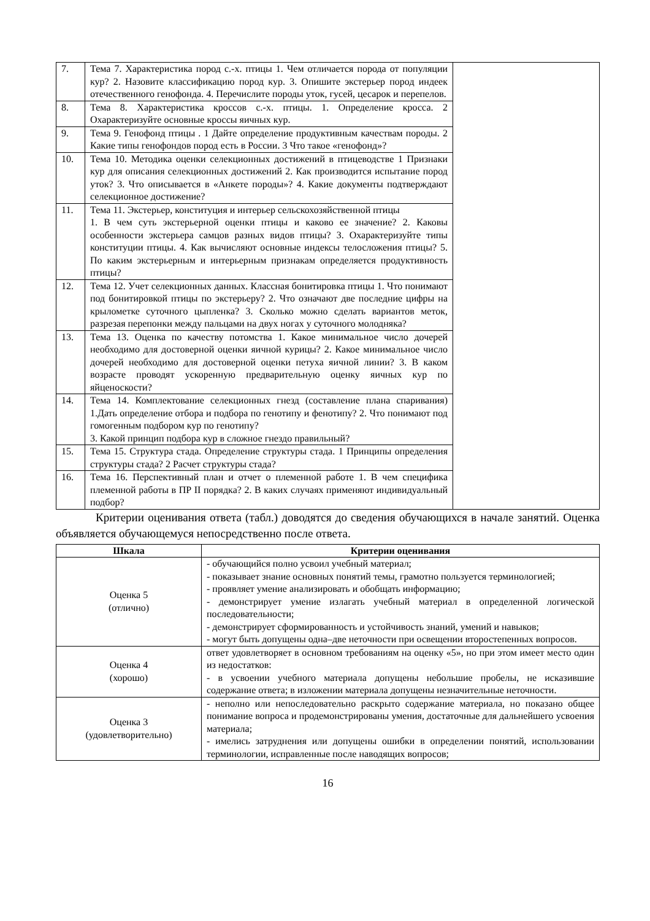| 7. | Тема 7. Характеристика пород с.-х. птицы 1. Чем отличается порода от популяции кур? 2. Назовите классификацию пород кур. 3. Опишите экстерьер пород индеек отечественного генофонда. 4. Перечислите породы уток, гусей, цесарок и перепелов. | |
| 8. | Тема 8. Характеристика кроссов с.-х. птицы. 1. Определение кросса. 2 Охарактеризуйте основные кроссы яичных кур. | |
| 9. | Тема 9. Генофонд птицы . 1 Дайте определение продуктивным качествам породы. 2 Какие типы генофондов пород есть в России. 3 Что такое «генофонд»? | |
| 10. | Тема 10. Методика оценки селекционных достижений в птицеводстве 1 Признаки кур для описания селекционных достижений 2. Как производится испытание пород уток? 3. Что описывается в «Анкете породы»? 4. Какие документы подтверждают селекционное достижение? | |
| 11. | Тема 11. Экстерьер, конституция и интерьер сельскохозяйственной птицы 1. В чем суть экстерьерной оценки птицы и каково ее значение? 2. Каковы особенности экстерьера самцов разных видов птицы? 3. Охарактеризуйте типы конституции птицы. 4. Как вычисляют основные индексы телосложения птицы? 5. По каким экстерьерным и интерьерным признакам определяется продуктивность птицы? | |
| 12. | Тема 12. Учет селекционных данных. Классная бонитировка птицы 1. Что понимают под бонитировкой птицы по экстерьеру? 2. Что означают две последние цифры на крылометке суточного цыпленка? 3. Сколько можно сделать вариантов меток, разрезая перепонки между пальцами на двух ногах у суточного молодняка? | |
| 13. | Тема 13. Оценка по качеству потомства 1. Какое минимальное число дочерей необходимо для достоверной оценки яичной курицы? 2. Какое минимальное число дочерей необходимо для достоверной оценки петуха яичной линии? 3. В каком возрасте проводят ускоренную предварительную оценку яичных кур по яйценоскости? | |
| 14. | Тема 14. Комплектование селекционных гнезд (составление плана спаривания) 1.Дать определение отбора и подбора по генотипу и фенотипу? 2. Что понимают под гомогенным подбором кур по генотипу? 3. Какой принцип подбора кур в сложное гнездо правильный? | |
| 15. | Тема 15. Структура стада. Определение структуры стада. 1 Принципы определения структуры стада? 2 Расчет структуры стада? | |
| 16. | Тема 16. Перспективный план и отчет о племенной работе 1. В чем специфика племенной работы в ПР II порядка? 2. В каких случаях применяют индивидуальный подбор? | |
Критерии оценивания ответа (табл.) доводятся до сведения обучающихся в начале занятий. Оценка объявляется обучающемуся непосредственно после ответа.
| Шкала | Критерии оценивания |
| --- | --- |
| Оценка 5 (отлично) | - обучающийся полно усвоил учебный материал; - показывает знание основных понятий темы, грамотно пользуется терминологией; - проявляет умение анализировать и обобщать информацию; - демонстрирует умение излагать учебный материал в определенной логической последовательности; - демонстрирует сформированность и устойчивость знаний, умений и навыков; - могут быть допущены одна–две неточности при освещении второстепенных вопросов. |
| Оценка 4 (хорошо) | ответ удовлетворяет в основном требованиям на оценку «5», но при этом имеет место один из недостатков: - в усвоении учебного материала допущены небольшие пробелы, не исказившие содержание ответа; в изложении материала допущены незначительные неточности. |
| Оценка 3 (удовлетворительно) | - неполно или непоследовательно раскрыто содержание материала, но показано общее понимание вопроса и продемонстрированы умения, достаточные для дальнейшего усвоения материала; - имелись затруднения или допущены ошибки в определении понятий, использовании терминологии, исправленные после наводящих вопросов; |
16